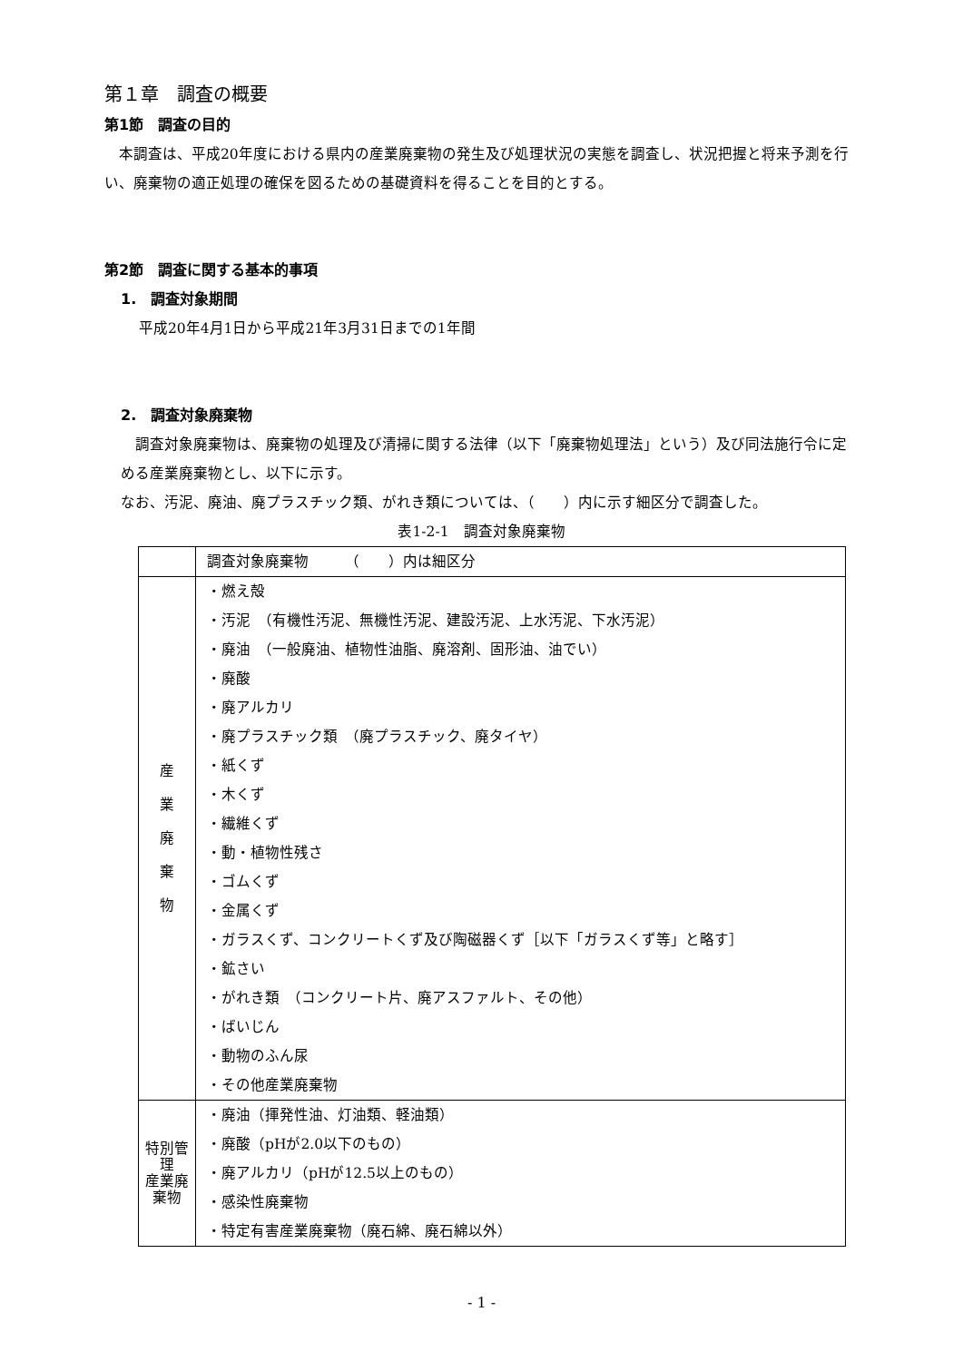第１章　調査の概要
第1節　調査の目的
　本調査は、平成20年度における県内の産業廃棄物の発生及び処理状況の実態を調査し、状況把握と将来予測を行い、廃棄物の適正処理の確保を図るための基礎資料を得ることを目的とする。
第2節　調査に関する基本的事項
1.　調査対象期間
平成20年4月1日から平成21年3月31日までの1年間
2.　調査対象廃棄物
　調査対象廃棄物は、廃棄物の処理及び清掃に関する法律（以下「廃棄物処理法」という）及び同法施行令に定める産業廃棄物とし、以下に示す。
なお、汚泥、廃油、廃プラスチック類、がれき類については、（　　）内に示す細区分で調査した。
表1-2-1　調査対象廃棄物
| | 調査対象廃棄物 （ ）内は細区分 |
| 産 業 廃 棄 物 | ・燃え殻 ・汚泥 （有機性汚泥、無機性汚泥、建設汚泥、上水汚泥、下水汚泥） ・廃油 （一般廃油、植物性油脂、廃溶剤、固形油、油でい） ・廃酸 ・廃アルカリ ・廃プラスチック類 （廃プラスチック、廃タイヤ） ・紙くず ・木くず ・繊維くず ・動・植物性残さ ・ゴムくず ・金属くず ・ガラスくず、コンクリートくず及び陶磁器くず［以下「ガラスくず等」と略す］ ・鉱さい ・がれき類 （コンクリート片、廃アスファルト、その他） ・ばいじん ・動物のふん尿 ・その他産業廃棄物 |
| 特別管理 産業廃棄物 | ・廃油（揮発性油、灯油類、軽油類） ・廃酸（pHが2.0以下のもの） ・廃アルカリ（pHが12.5以上のもの） ・感染性廃棄物 ・特定有害産業廃棄物（廃石綿、廃石綿以外） |
- 1 -